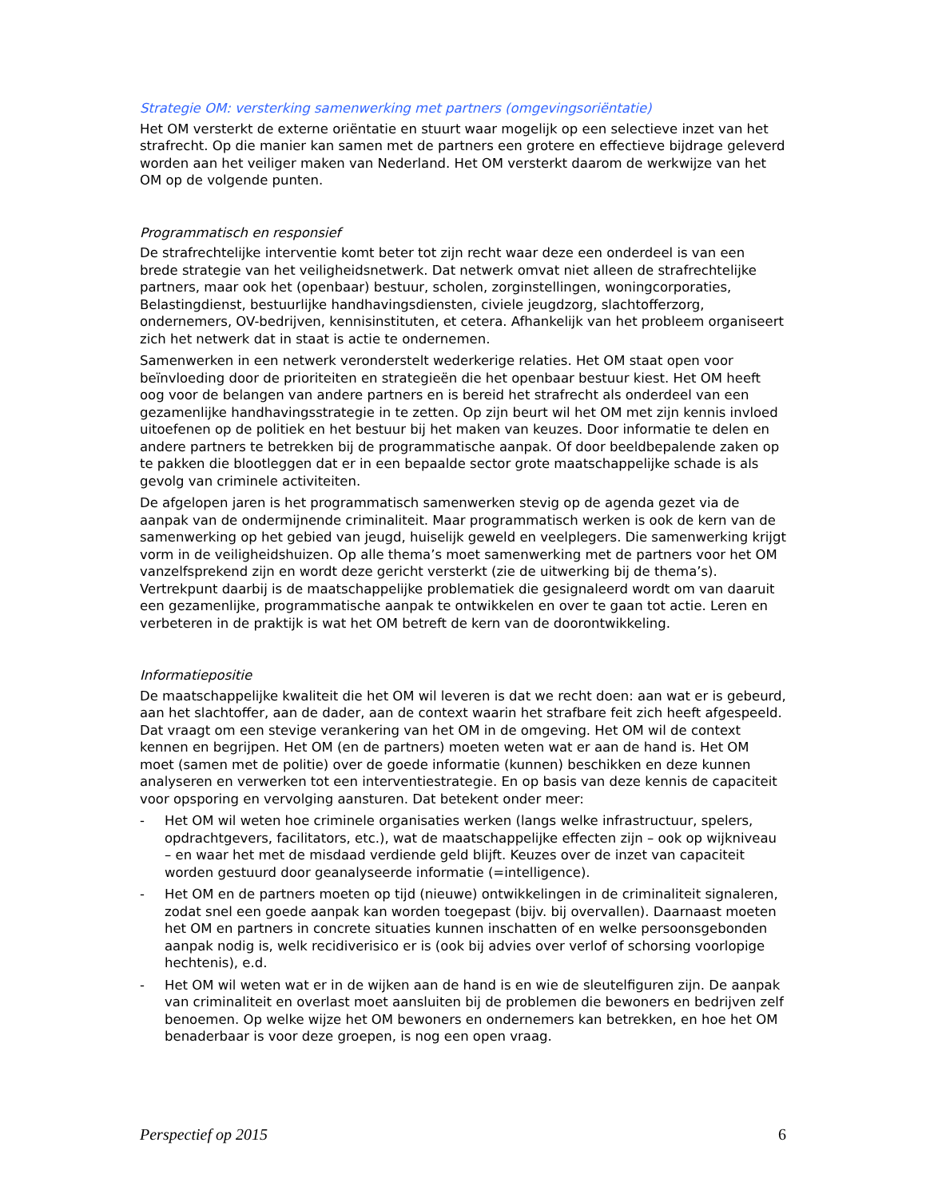Strategie OM: versterking samenwerking met partners (omgevingsoriëntatie)
Het OM versterkt de externe oriëntatie en stuurt waar mogelijk op een selectieve inzet van het strafrecht. Op die manier kan samen met de partners een grotere en effectieve bijdrage geleverd worden aan het veiliger maken van Nederland. Het OM versterkt daarom de werkwijze van het OM op de volgende punten.
Programmatisch en responsief
De strafrechtelijke interventie komt beter tot zijn recht waar deze een onderdeel is van een brede strategie van het veiligheidsnetwerk. Dat netwerk omvat niet alleen de strafrechtelijke partners, maar ook het (openbaar) bestuur, scholen, zorginstellingen, woningcorporaties, Belastingdienst, bestuurlijke handhavingsdiensten, civiele jeugdzorg, slachtofferzorg, ondernemers, OV-bedrijven, kennisinstituten, et cetera. Afhankelijk van het probleem organiseert zich het netwerk dat in staat is actie te ondernemen.
Samenwerken in een netwerk veronderstelt wederkerige relaties. Het OM staat open voor beïnvloeding door de prioriteiten en strategieën die het openbaar bestuur kiest. Het OM heeft oog voor de belangen van andere partners en is bereid het strafrecht als onderdeel van een gezamenlijke handhavingsstrategie in te zetten. Op zijn beurt wil het OM met zijn kennis invloed uitoefenen op de politiek en het bestuur bij het maken van keuzes. Door informatie te delen en andere partners te betrekken bij de programmatische aanpak. Of door beeldbepalende zaken op te pakken die blootleggen dat er in een bepaalde sector grote maatschappelijke schade is als gevolg van criminele activiteiten.
De afgelopen jaren is het programmatisch samenwerken stevig op de agenda gezet via de aanpak van de ondermijnende criminaliteit. Maar programmatisch werken is ook de kern van de samenwerking op het gebied van jeugd, huiselijk geweld en veelplegers. Die samenwerking krijgt vorm in de veiligheidshuizen. Op alle thema’s moet samenwerking met de partners voor het OM vanzelfsprekend zijn en wordt deze gericht versterkt (zie de uitwerking bij de thema’s). Vertrekpunt daarbij is de maatschappelijke problematiek die gesignaleerd wordt om van daaruit een gezamenlijke, programmatische aanpak te ontwikkelen en over te gaan tot actie. Leren en verbeteren in de praktijk is wat het OM betreft de kern van de doorontwikkeling.
Informatiepositie
De maatschappelijke kwaliteit die het OM wil leveren is dat we recht doen: aan wat er is gebeurd, aan het slachtoffer, aan de dader, aan de context waarin het strafbare feit zich heeft afgespeeld. Dat vraagt om een stevige verankering van het OM in de omgeving. Het OM wil de context kennen en begrijpen. Het OM (en de partners) moeten weten wat er aan de hand is. Het OM moet (samen met de politie) over de goede informatie (kunnen) beschikken en deze kunnen analyseren en verwerken tot een interventiestrategie. En op basis van deze kennis de capaciteit voor opsporing en vervolging aansturen. Dat betekent onder meer:
- Het OM wil weten hoe criminele organisaties werken (langs welke infrastructuur, spelers, opdrachtgevers, facilitators, etc.), wat de maatschappelijke effecten zijn – ook op wijkniveau – en waar het met de misdaad verdiende geld blijft. Keuzes over de inzet van capaciteit worden gestuurd door geanalyseerde informatie (=intelligence).
- Het OM en de partners moeten op tijd (nieuwe) ontwikkelingen in de criminaliteit signaleren, zodat snel een goede aanpak kan worden toegepast (bijv. bij overvallen). Daarnaast moeten het OM en partners in concrete situaties kunnen inschatten of en welke persoonsgebonden aanpak nodig is, welk recidiverisico er is (ook bij advies over verlof of schorsing voorlopige hechtenis), e.d.
- Het OM wil weten wat er in de wijken aan de hand is en wie de sleutelfiguren zijn. De aanpak van criminaliteit en overlast moet aansluiten bij de problemen die bewoners en bedrijven zelf benoemen. Op welke wijze het OM bewoners en ondernemers kan betrekken, en hoe het OM benaderbaar is voor deze groepen, is nog een open vraag.
Perspectief op 2015 6